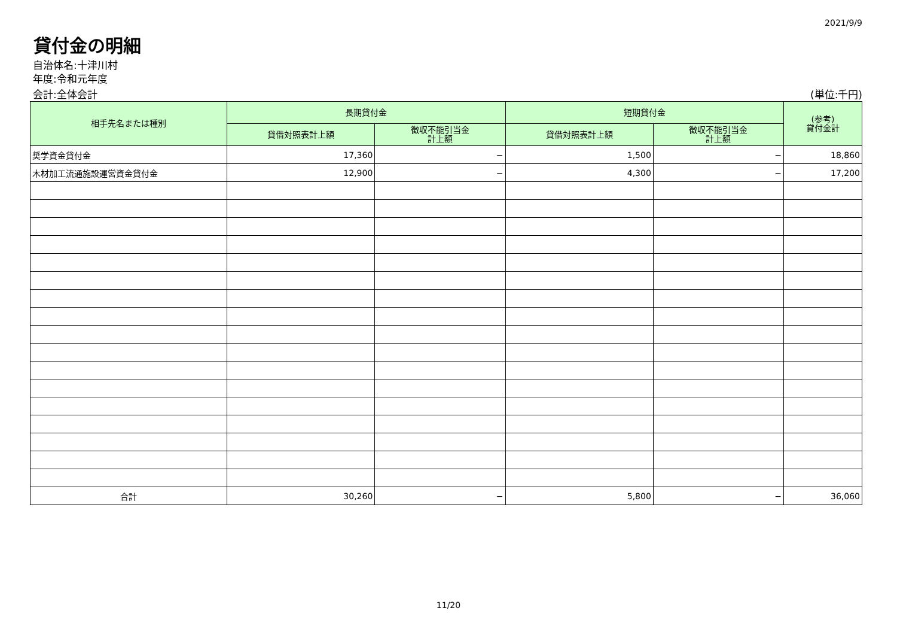2021/9/9
貸付金の明細
自治体名:十津川村
年度:令和元年度
会計:全体会計 (単位:千円)
| 相手先名または種別 | 長期貸付金 | | 短期貸付金 | | (参考) 貸付金計 |
| --- | --- | --- | --- | --- | --- |
| | 貸借対照表計上額 | 徴収不能引当金 計上額 | 貸借対照表計上額 | 徴収不能引当金 計上額 | |
| 奨学資金貸付金 | 17,360 | − | 1,500 | − | 18,860 |
| 木材加工流通施設運営資金貸付金 | 12,900 | − | 4,300 | − | 17,200 |
| 合計 | 30,260 | − | 5,800 | − | 36,060 |
11/20